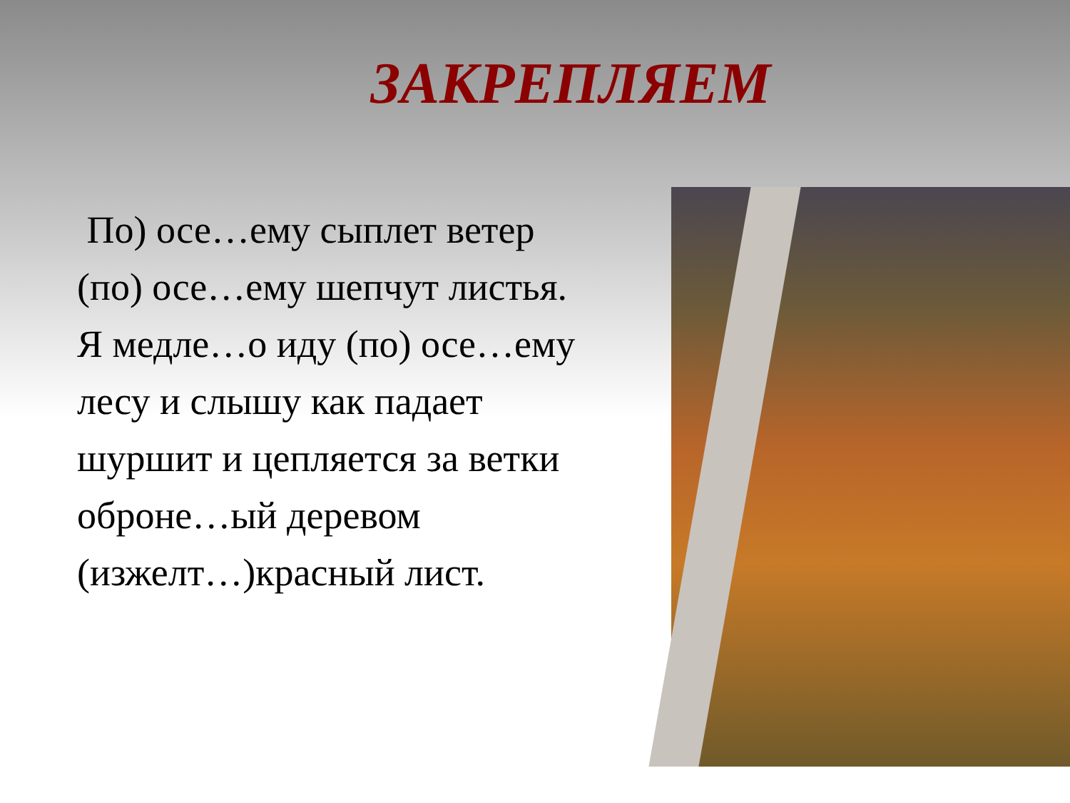ЗАКРЕПЛЯЕМ
По) осе…ему сыплет ветер (по) осе…ему шепчут листья. Я медле…о иду (по) осе…ему лесу и слышу как падает шуршит и цепляется за ветки оброне…ый деревом (изжелт…)красный лист.